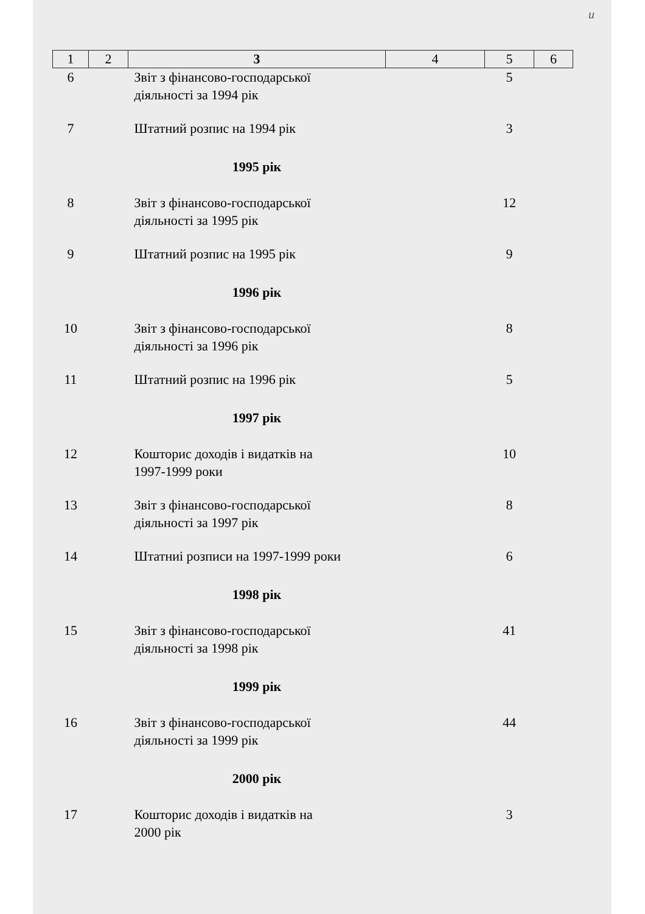и
| 1 | 2 | 3 | 4 | 5 | 6 |
| --- | --- | --- | --- | --- | --- |
| 6 | | Звіт з фінансово-господарської діяльності за 1994 рік | | 5 | |
| 7 | | Штатний розпис на 1994 рік | | 3 | |
| | | 1995 рік | | | |
| 8 | | Звіт з фінансово-господарської діяльності за 1995 рік | | 12 | |
| 9 | | Штатний розпис на 1995 рік | | 9 | |
| | | 1996 рік | | | |
| 10 | | Звіт з фінансово-господарської діяльності за 1996 рік | | 8 | |
| 11 | | Штатний розпис на 1996 рік | | 5 | |
| | | 1997 рік | | | |
| 12 | | Кошторис доходів і видатків на 1997-1999 роки | | 10 | |
| 13 | | Звіт з фінансово-господарської діяльності за 1997 рік | | 8 | |
| 14 | | Штатниі розписи на 1997-1999 роки | | 6 | |
| | | 1998 рік | | | |
| 15 | | Звіт з фінансово-господарської діяльності за 1998 рік | | 41 | |
| | | 1999 рік | | | |
| 16 | | Звіт з фінансово-господарської діяльності за 1999 рік | | 44 | |
| | | 2000 рік | | | |
| 17 | | Кошторис доходів і видатків на 2000 рік | | 3 | |